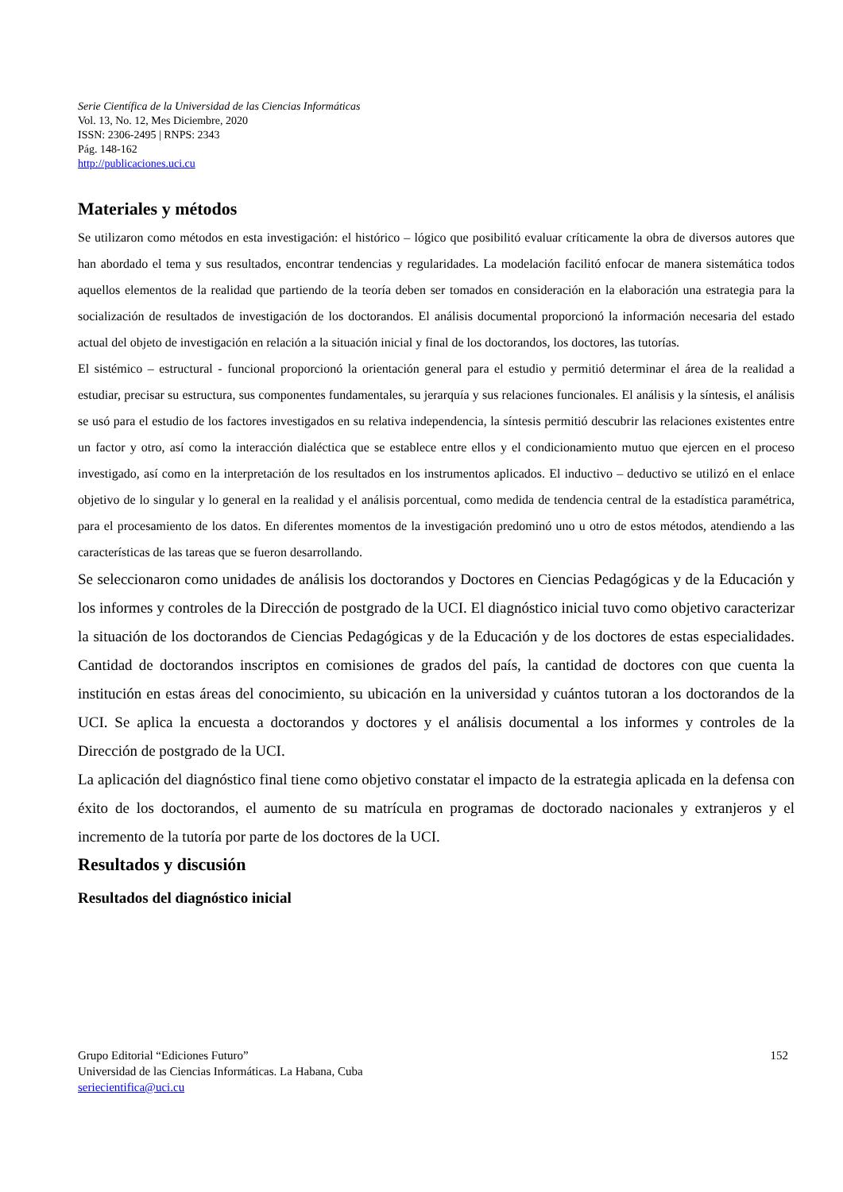Serie Científica de la Universidad de las Ciencias Informáticas
Vol. 13, No. 12, Mes Diciembre, 2020
ISSN: 2306-2495 | RNPS: 2343
Pág. 148-162
http://publicaciones.uci.cu
Materiales y métodos
Se utilizaron como métodos en esta investigación: el histórico – lógico que posibilitó evaluar críticamente la obra de diversos autores que han abordado el tema y sus resultados, encontrar tendencias y regularidades. La modelación facilitó enfocar de manera sistemática todos aquellos elementos de la realidad que partiendo de la teoría deben ser tomados en consideración en la elaboración una estrategia para la socialización de resultados de investigación de los doctorandos. El análisis documental proporcionó la información necesaria del estado actual del objeto de investigación en relación a la situación inicial y final de los doctorandos, los doctores, las tutorías.
El sistémico – estructural - funcional proporcionó la orientación general para el estudio y permitió determinar el área de la realidad a estudiar, precisar su estructura, sus componentes fundamentales, su jerarquía y sus relaciones funcionales. El análisis y la síntesis, el análisis se usó para el estudio de los factores investigados en su relativa independencia, la síntesis permitió descubrir las relaciones existentes entre un factor y otro, así como la interacción dialéctica que se establece entre ellos y el condicionamiento mutuo que ejercen en el proceso investigado, así como en la interpretación de los resultados en los instrumentos aplicados. El inductivo – deductivo se utilizó en el enlace objetivo de lo singular y lo general en la realidad y el análisis porcentual, como medida de tendencia central de la estadística paramétrica, para el procesamiento de los datos. En diferentes momentos de la investigación predominó uno u otro de estos métodos, atendiendo a las características de las tareas que se fueron desarrollando.
Se seleccionaron como unidades de análisis los doctorandos y Doctores en Ciencias Pedagógicas y de la Educación y los informes y controles de la Dirección de postgrado de la UCI. El diagnóstico inicial tuvo como objetivo caracterizar la situación de los doctorandos de Ciencias Pedagógicas y de la Educación y de los doctores de estas especialidades. Cantidad de doctorandos inscriptos en comisiones de grados del país, la cantidad de doctores con que cuenta la institución en estas áreas del conocimiento, su ubicación en la universidad y cuántos tutoran a los doctorandos de la UCI. Se aplica la encuesta a doctorandos y doctores y el análisis documental a los informes y controles de la Dirección de postgrado de la UCI.
La aplicación del diagnóstico final tiene como objetivo constatar el impacto de la estrategia aplicada en la defensa con éxito de los doctorandos, el aumento de su matrícula en programas de doctorado nacionales y extranjeros y el incremento de la tutoría por parte de los doctores de la UCI.
Resultados y discusión
Resultados del diagnóstico inicial
152 Grupo Editorial “Ediciones Futuro”
Universidad de las Ciencias Informáticas. La Habana, Cuba
seriecientifica@uci.cu